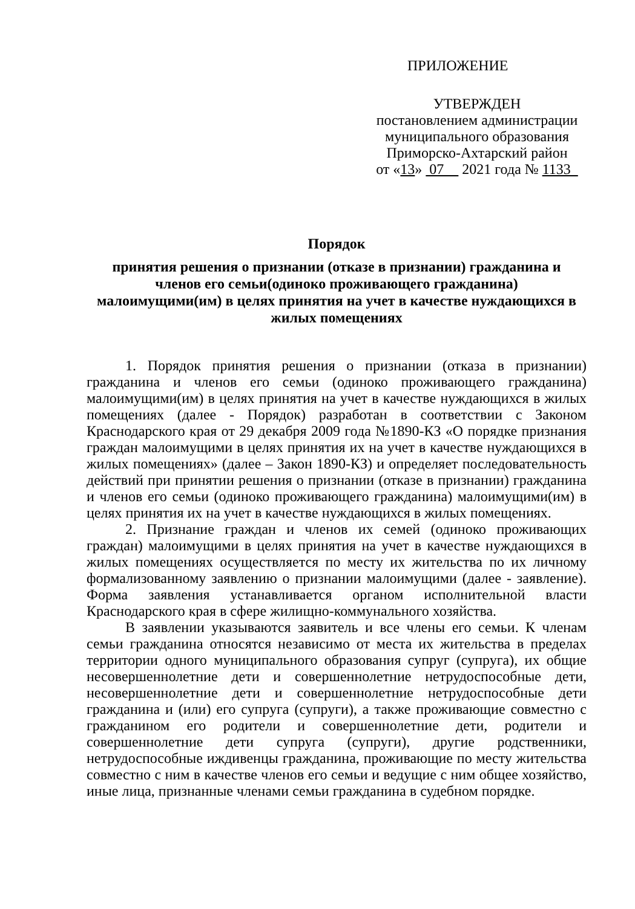ПРИЛОЖЕНИЕ
УТВЕРЖДЕН
постановлением администрации
муниципального образования
Приморско-Ахтарский район
от «13» 07 2021 года № 1133
Порядок
принятия решения о признании (отказе в признании) гражданина и
членов его семьи(одиноко проживающего гражданина)
малоимущими(им) в целях принятия на учет в качестве нуждающихся в
жилых помещениях
1. Порядок принятия решения о признании (отказа в признании) гражданина и членов его семьи (одиноко проживающего гражданина) малоимущими(им) в целях принятия на учет в качестве нуждающихся в жилых помещениях (далее - Порядок) разработан в соответствии с Законом Краснодарского края от 29 декабря 2009 года №1890-КЗ «О порядке признания граждан малоимущими в целях принятия их на учет в качестве нуждающихся в жилых помещениях» (далее – Закон 1890-КЗ) и определяет последовательность действий при принятии решения о признании (отказе в признании) гражданина и членов его семьи (одиноко проживающего гражданина) малоимущими(им) в целях принятия их на учет в качестве нуждающихся в жилых помещениях.
2. Признание граждан и членов их семей (одиноко проживающих граждан) малоимущими в целях принятия на учет в качестве нуждающихся в жилых помещениях осуществляется по месту их жительства по их личному формализованному заявлению о признании малоимущими (далее - заявление). Форма заявления устанавливается органом исполнительной власти Краснодарского края в сфере жилищно-коммунального хозяйства.
В заявлении указываются заявитель и все члены его семьи. К членам семьи гражданина относятся независимо от места их жительства в пределах территории одного муниципального образования супруг (супруга), их общие несовершеннолетние дети и совершеннолетние нетрудоспособные дети, несовершеннолетние дети и совершеннолетние нетрудоспособные дети гражданина и (или) его супруга (супруги), а также проживающие совместно с гражданином его родители и совершеннолетние дети, родители и совершеннолетние дети супруга (супруги), другие родственники, нетрудоспособные иждивенцы гражданина, проживающие по месту жительства совместно с ним в качестве членов его семьи и ведущие с ним общее хозяйство, иные лица, признанные членами семьи гражданина в судебном порядке.